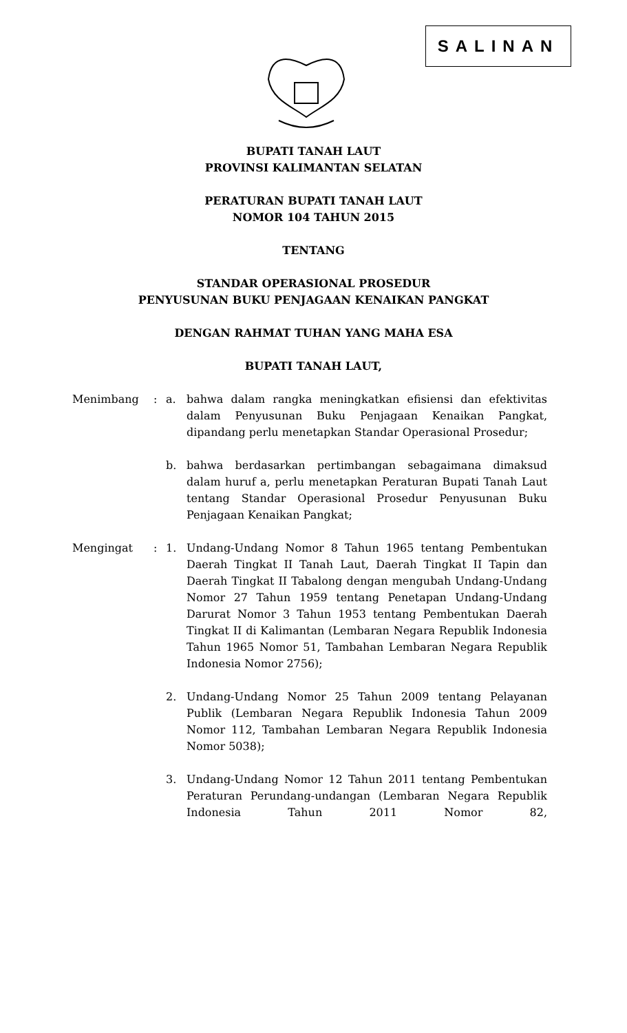SALINAN
BUPATI TANAH LAUT
PROVINSI KALIMANTAN SELATAN
PERATURAN BUPATI TANAH LAUT
NOMOR 104 TAHUN 2015
TENTANG
STANDAR OPERASIONAL PROSEDUR
PENYUSUNAN BUKU PENJAGAAN KENAIKAN PANGKAT
DENGAN RAHMAT TUHAN YANG MAHA ESA
BUPATI TANAH LAUT,
| Menimbang | : | a. | bahwa dalam rangka meningkatkan efisiensi dan efektivitas dalam Penyusunan Buku Penjagaan Kenaikan Pangkat, dipandang perlu menetapkan Standar Operasional Prosedur; |
| | | b. | bahwa berdasarkan pertimbangan sebagaimana dimaksud dalam huruf a, perlu menetapkan Peraturan Bupati Tanah Laut tentang Standar Operasional Prosedur Penyusunan Buku Penjagaan Kenaikan Pangkat; |
| Mengingat | : | 1. | Undang-Undang Nomor 8 Tahun 1965 tentang Pembentukan Daerah Tingkat II Tanah Laut, Daerah Tingkat II Tapin dan Daerah Tingkat II Tabalong dengan mengubah Undang-Undang Nomor 27 Tahun 1959 tentang Penetapan Undang-Undang Darurat Nomor 3 Tahun 1953 tentang Pembentukan Daerah Tingkat II di Kalimantan (Lembaran Negara Republik Indonesia Tahun 1965 Nomor 51, Tambahan Lembaran Negara Republik Indonesia Nomor 2756); |
| | | 2. | Undang-Undang Nomor 25 Tahun 2009 tentang Pelayanan Publik (Lembaran Negara Republik Indonesia Tahun 2009 Nomor 112, Tambahan Lembaran Negara Republik Indonesia Nomor 5038); |
| | | 3. | Undang-Undang Nomor 12 Tahun 2011 tentang Pembentukan Peraturan Perundang-undangan (Lembaran Negara Republik Indonesia Tahun 2011 Nomor 82, |